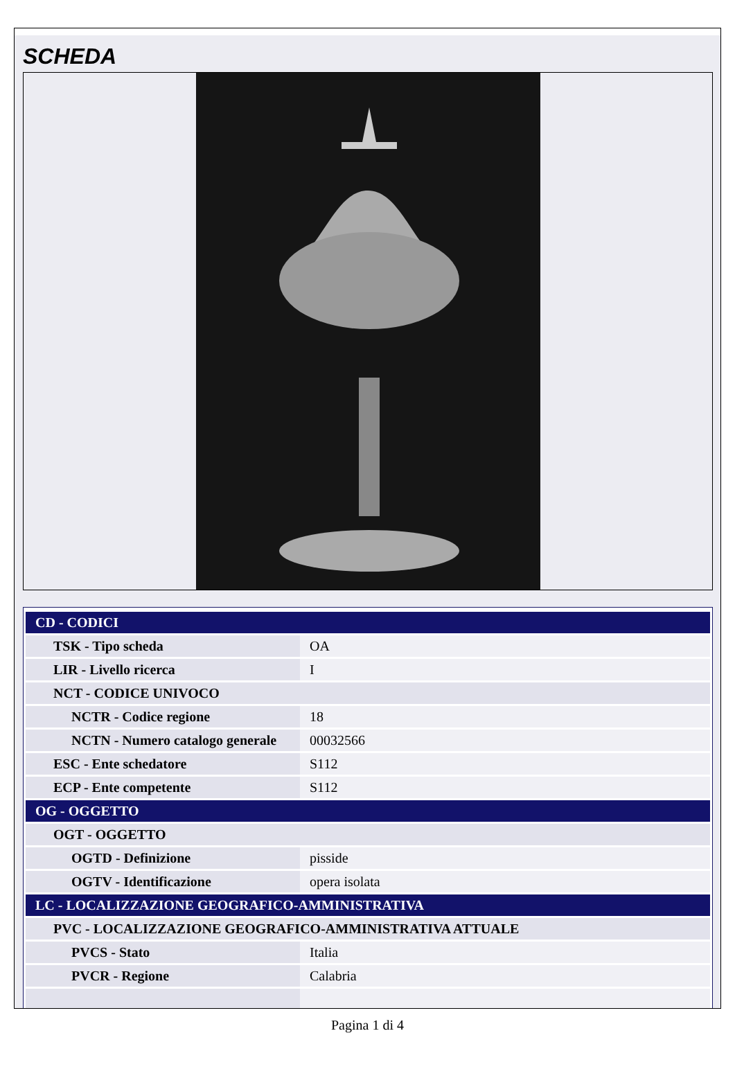SCHEDA
| CD - CODICI | |
| TSK - Tipo scheda | OA |
| LIR - Livello ricerca | I |
| NCT - CODICE UNIVOCO | |
| NCTR - Codice regione | 18 |
| NCTN - Numero catalogo generale | 00032566 |
| ESC - Ente schedatore | S112 |
| ECP - Ente competente | S112 |
| OG - OGGETTO | |
| OGT - OGGETTO | |
| OGTD - Definizione | pisside |
| OGTV - Identificazione | opera isolata |
| LC - LOCALIZZAZIONE GEOGRAFICO-AMMINISTRATIVA | |
| PVC - LOCALIZZAZIONE GEOGRAFICO-AMMINISTRATIVA ATTUALE | |
| PVCS - Stato | Italia |
| PVCR - Regione | Calabria |
Pagina 1 di 4